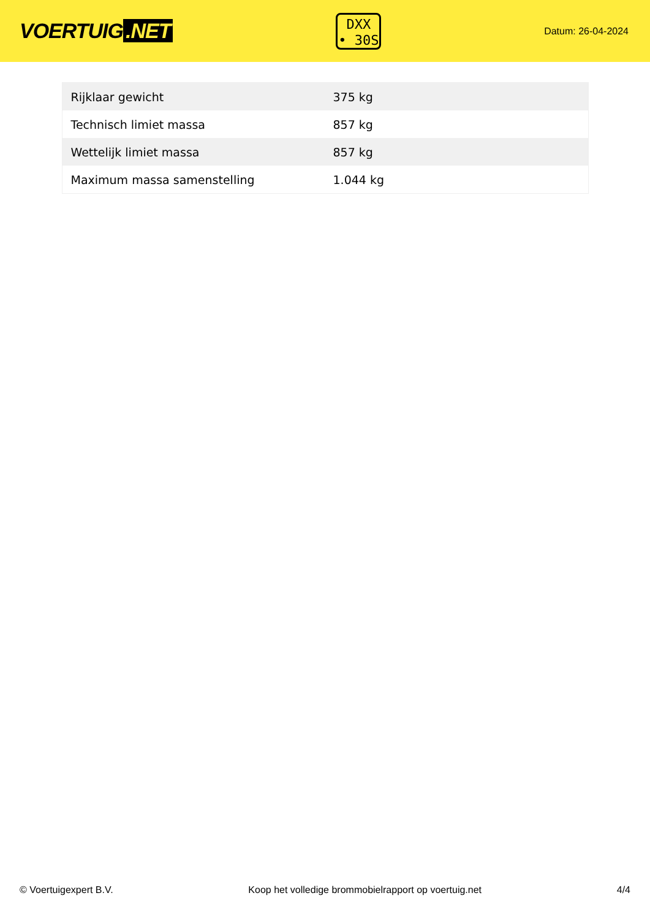VOERTUIG.NET
DXX
• 30S
Datum: 26-04-2024
| Rijklaar gewicht | 375 kg |
| Technisch limiet massa | 857 kg |
| Wettelijk limiet massa | 857 kg |
| Maximum massa samenstelling | 1.044 kg |
© Voertuigexpert B.V. Koop het volledige brommobielrapport op voertuig.net 4/4